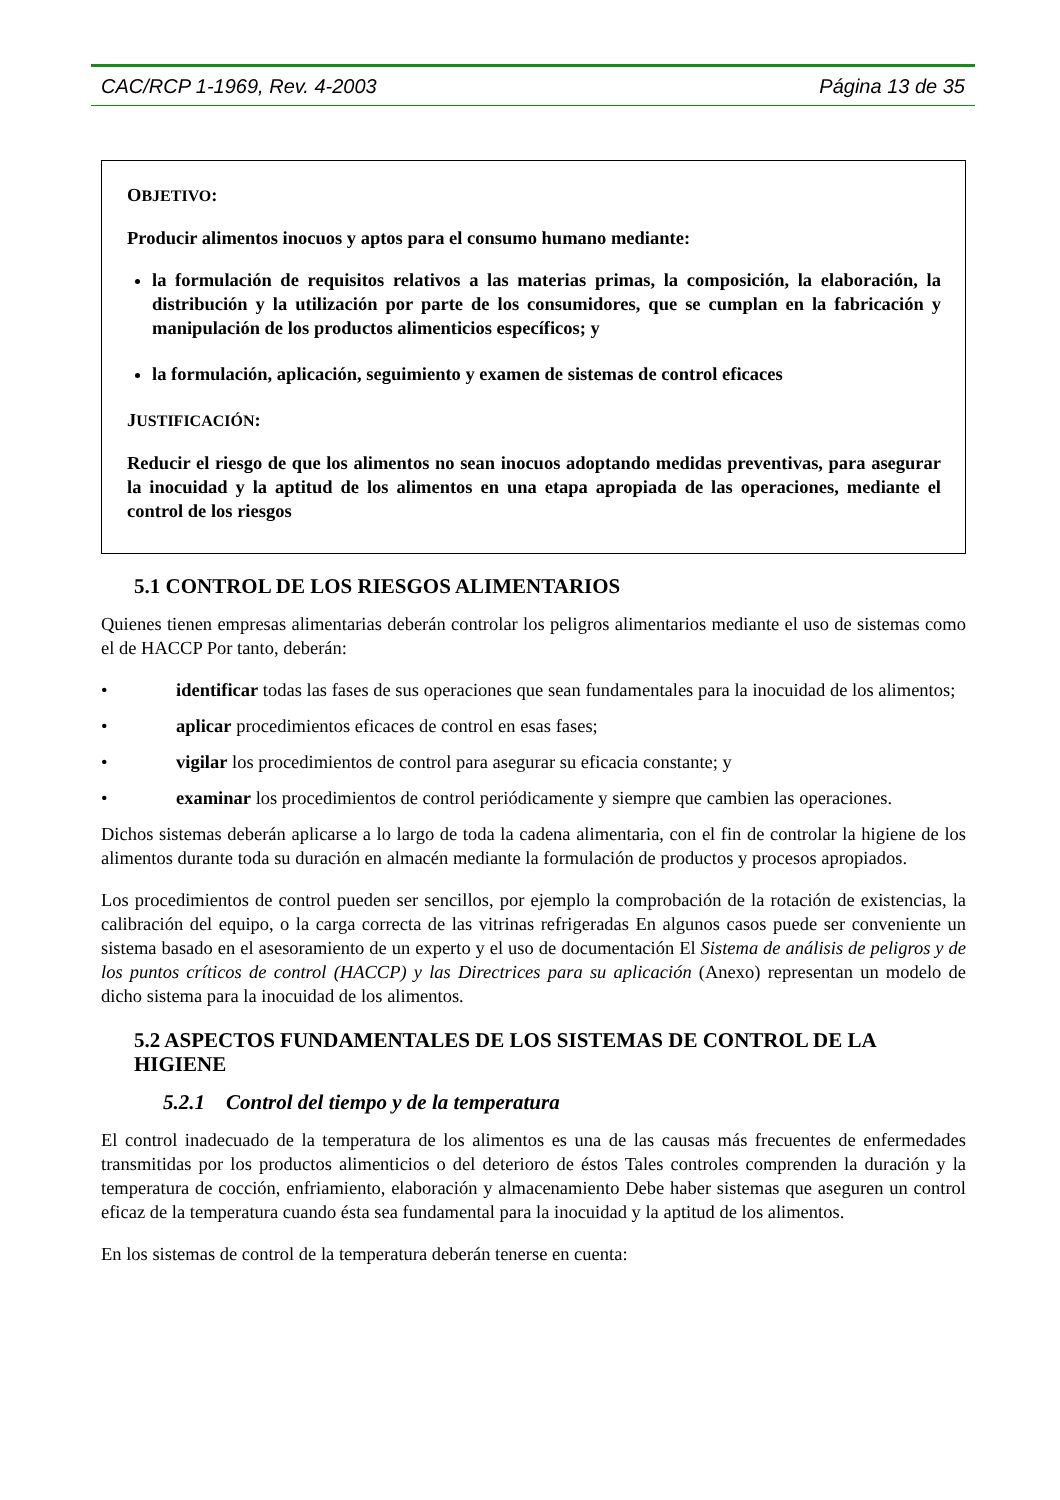CAC/RCP 1-1969, Rev. 4-2003 Página 13 de 35
OBJETIVO:
Producir alimentos inocuos y aptos para el consumo humano mediante:
la formulación de requisitos relativos a las materias primas, la composición, la elaboración, la distribución y la utilización por parte de los consumidores, que se cumplan en la fabricación y manipulación de los productos alimenticios específicos; y
la formulación, aplicación, seguimiento y examen de sistemas de control eficaces
JUSTIFICACIÓN:
Reducir el riesgo de que los alimentos no sean inocuos adoptando medidas preventivas, para asegurar la inocuidad y la aptitud de los alimentos en una etapa apropiada de las operaciones, mediante el control de los riesgos
5.1 CONTROL DE LOS RIESGOS ALIMENTARIOS
Quienes tienen empresas alimentarias deberán controlar los peligros alimentarios mediante el uso de sistemas como el de HACCP Por tanto, deberán:
• identificar todas las fases de sus operaciones que sean fundamentales para la inocuidad de los alimentos;
• aplicar procedimientos eficaces de control en esas fases;
• vigilar los procedimientos de control para asegurar su eficacia constante; y
• examinar los procedimientos de control periódicamente y siempre que cambien las operaciones.
Dichos sistemas deberán aplicarse a lo largo de toda la cadena alimentaria, con el fin de controlar la higiene de los alimentos durante toda su duración en almacén mediante la formulación de productos y procesos apropiados.
Los procedimientos de control pueden ser sencillos, por ejemplo la comprobación de la rotación de existencias, la calibración del equipo, o la carga correcta de las vitrinas refrigeradas En algunos casos puede ser conveniente un sistema basado en el asesoramiento de un experto y el uso de documentación El Sistema de análisis de peligros y de los puntos críticos de control (HACCP) y las Directrices para su aplicación (Anexo) representan un modelo de dicho sistema para la inocuidad de los alimentos.
5.2 ASPECTOS FUNDAMENTALES DE LOS SISTEMAS DE CONTROL DE LA HIGIENE
5.2.1 Control del tiempo y de la temperatura
El control inadecuado de la temperatura de los alimentos es una de las causas más frecuentes de enfermedades transmitidas por los productos alimenticios o del deterioro de éstos Tales controles comprenden la duración y la temperatura de cocción, enfriamiento, elaboración y almacenamiento Debe haber sistemas que aseguren un control eficaz de la temperatura cuando ésta sea fundamental para la inocuidad y la aptitud de los alimentos.
En los sistemas de control de la temperatura deberán tenerse en cuenta: